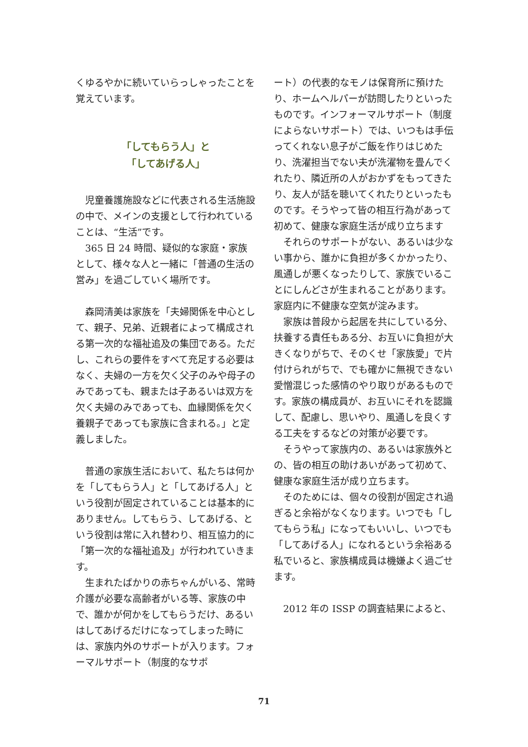くゆるやかに続いていらっしゃったことを覚えています。
「してもらう人」と
「してあげる人」
　児童養護施設などに代表される生活施設の中で、メインの支援として行われていることは、“生活”です。
　365 日 24 時間、疑似的な家庭・家族として、様々な人と一緒に「普通の生活の営み」を過ごしていく場所です。
　森岡清美は家族を「夫婦関係を中心として、親子、兄弟、近親者によって構成される第一次的な福祉追及の集団である。ただし、これらの要件をすべて充足する必要はなく、夫婦の一方を欠く父子のみや母子のみであっても、親または子あるいは双方を欠く夫婦のみであっても、血縁関係を欠く養親子であっても家族に含まれる。」と定義しました。
　普通の家族生活において、私たちは何かを「してもらう人」と「してあげる人」という役割が固定されていることは基本的にありません。してもらう、してあげる、という役割は常に入れ替わり、相互協力的に「第一次的な福祉追及」が行われていきます。
　生まれたばかりの赤ちゃんがいる、常時介護が必要な高齢者がいる等、家族の中で、誰かが何かをしてもらうだけ、あるいはしてあげるだけになってしまった時には、家族内外のサポートが入ります。フォーマルサポート（制度的なサポ
ート）の代表的なモノは保育所に預けたり、ホームヘルパーが訪問したりといったものです。インフォーマルサポート（制度によらないサポート）では、いつもは手伝ってくれない息子がご飯を作りはじめたり、洗濯担当でない夫が洗濯物を畳んでくれたり、隣近所の人がおかずをもってきたり、友人が話を聴いてくれたりといったものです。そうやって皆の相互行為があって初めて、健康な家庭生活が成り立ちます
　それらのサポートがない、あるいは少ない事から、誰かに負担が多くかかったり、風通しが悪くなったりして、家族でいることにしんどさが生まれることがあります。家庭内に不健康な空気が淀みます。
　家族は普段から起居を共にしている分、扶養する責任もある分、お互いに負担が大きくなりがちで、そのくせ「家族愛」で片付けられがちで、でも確かに無視できない愛憎混じった感情のやり取りがあるものです。家族の構成員が、お互いにそれを認識して、配慮し、思いやり、風通しを良くする工夫をするなどの対策が必要です。
　そうやって家族内の、あるいは家族外との、皆の相互の助けあいがあって初めて、健康な家庭生活が成り立ちます。
　そのためには、個々の役割が固定され過ぎると余裕がなくなります。いつでも「してもらう私」になってもいいし、いつでも「してあげる人」になれるという余裕ある私でいると、家族構成員は機嫌よく過ごせます。
　2012 年の ISSP の調査結果によると、
71